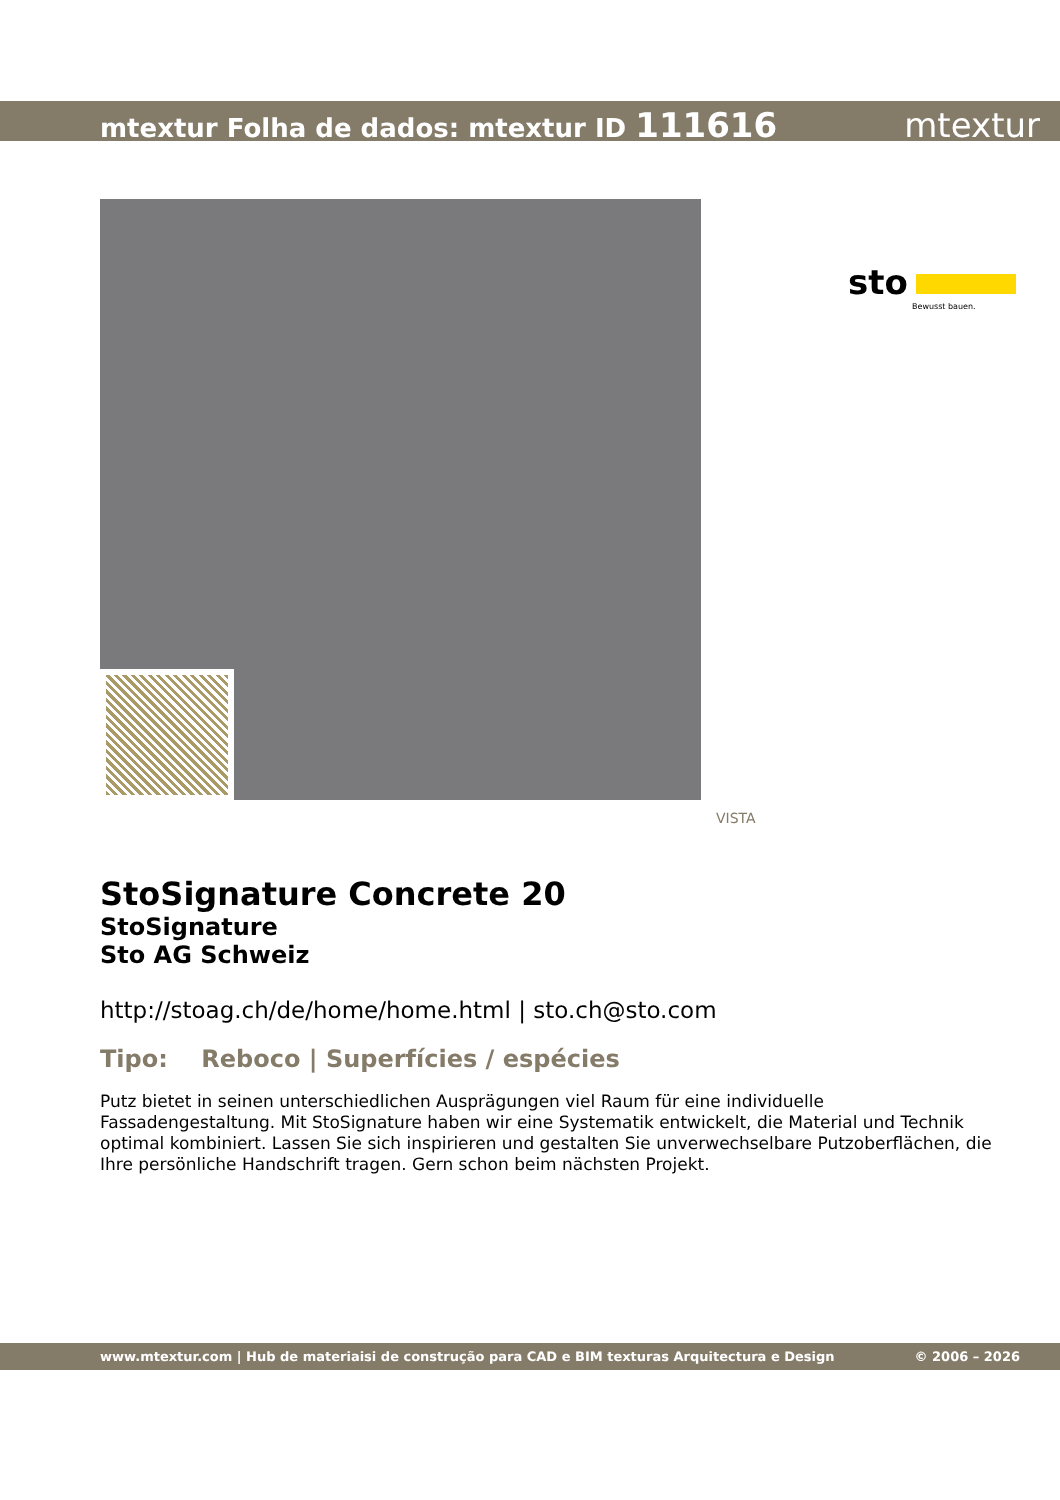mtextur Folha de dados: mtextur ID 111616 mtextur
sto
Bewusst bauen.
VISTA
StoSignature Concrete 20
StoSignature
Sto AG Schweiz
http://stoag.ch/de/home/home.html | sto.ch@sto.com
Tipo: Reboco | Superfícies / espécies
Putz bietet in seinen unterschiedlichen Ausprägungen viel Raum für eine individuelle Fassadengestaltung. Mit StoSignature haben wir eine Systematik entwickelt, die Material und Technik optimal kombiniert. Lassen Sie sich inspirieren und gestalten Sie unverwechselbare Putzoberflächen, die Ihre persönliche Handschrift tragen. Gern schon beim nächsten Projekt.
www.mtextur.com | Hub de materiaisi de construção para CAD e BIM texturas Arquitectura e Design © 2006 – 2026